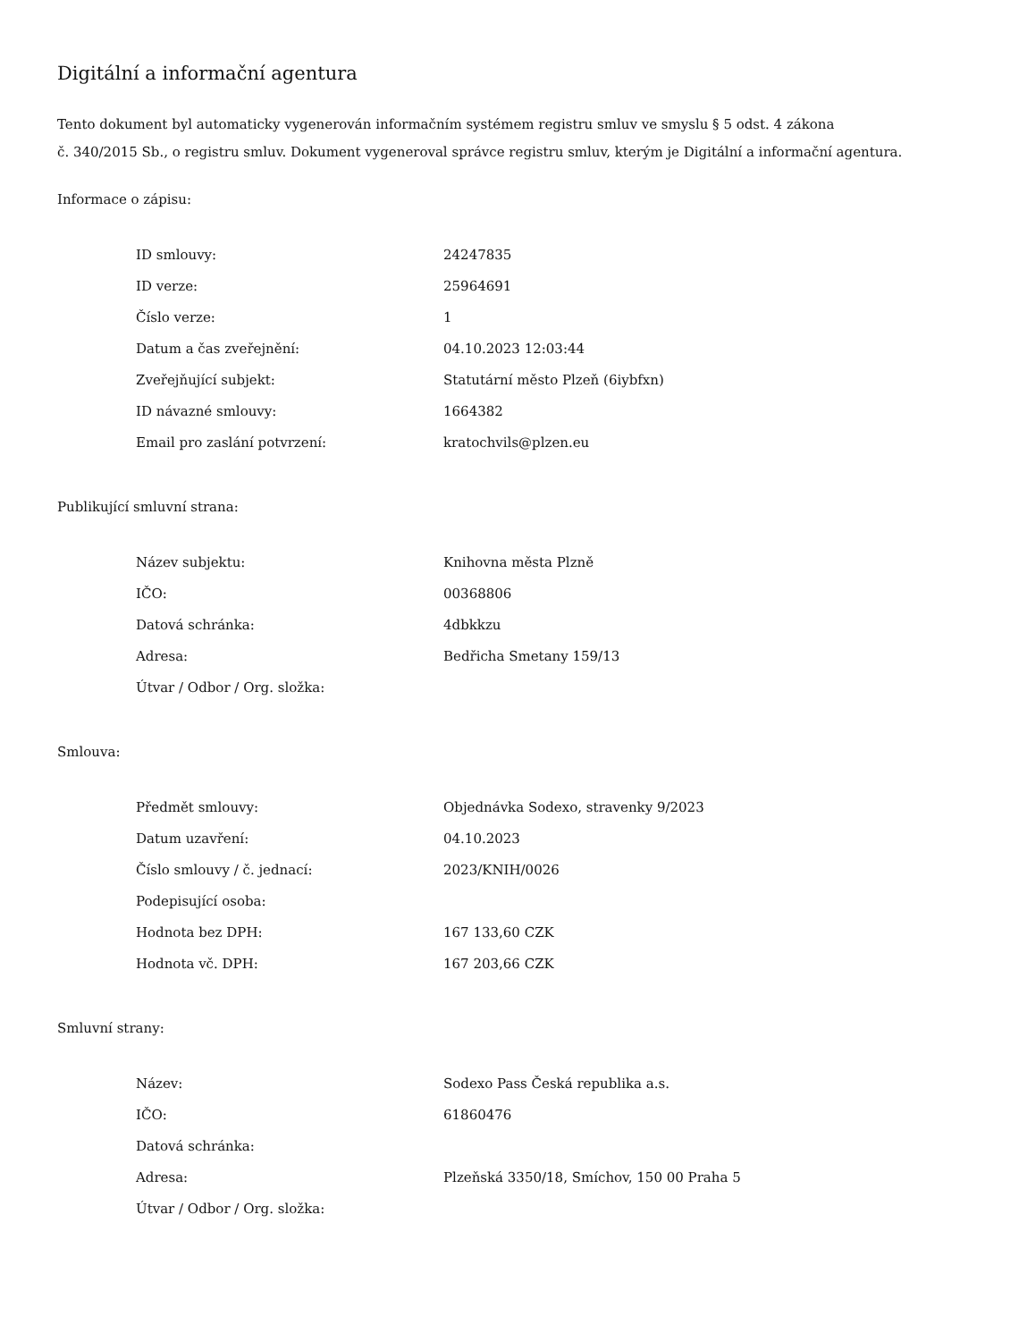Digitální a informační agentura
Tento dokument byl automaticky vygenerován informačním systémem registru smluv ve smyslu § 5 odst. 4 zákona
č. 340/2015 Sb., o registru smluv. Dokument vygeneroval správce registru smluv, kterým je Digitální a informační agentura.
Informace o zápisu:
| ID smlouvy: | 24247835 |
| ID verze: | 25964691 |
| Číslo verze: | 1 |
| Datum a čas zveřejnění: | 04.10.2023 12:03:44 |
| Zveřejňující subjekt: | Statutární město Plzeň (6iybfxn) |
| ID návazné smlouvy: | 1664382 |
| Email pro zaslání potvrzení: | kratochvils@plzen.eu |
Publikující smluvní strana:
| Název subjektu: | Knihovna města Plzně |
| IČO: | 00368806 |
| Datová schránka: | 4dbkkzu |
| Adresa: | Bedřicha Smetany 159/13 |
| Útvar / Odbor / Org. složka: | |
Smlouva:
| Předmět smlouvy: | Objednávka Sodexo, stravenky 9/2023 |
| Datum uzavření: | 04.10.2023 |
| Číslo smlouvy / č. jednací: | 2023/KNIH/0026 |
| Podepisující osoba: | |
| Hodnota bez DPH: | 167 133,60 CZK |
| Hodnota vč. DPH: | 167 203,66 CZK |
Smluvní strany:
| Název: | Sodexo Pass Česká republika a.s. |
| IČO: | 61860476 |
| Datová schránka: | |
| Adresa: | Plzeňská 3350/18, Smíchov, 150 00 Praha 5 |
| Útvar / Odbor / Org. složka: | |